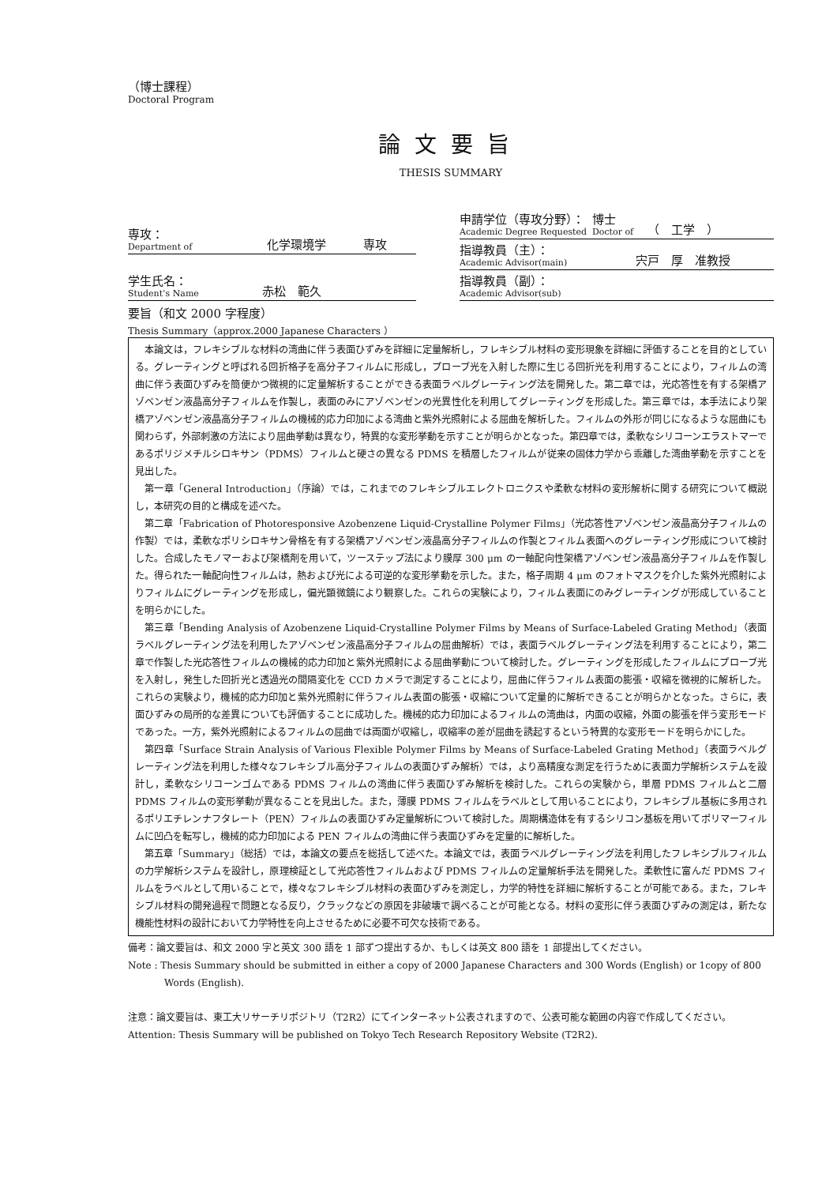（博士課程）
Doctoral Program
論文要旨
THESIS SUMMARY
| 専攻： Department of | 化学環境学 | 専攻 |
| 学生氏名： Student’s Name | 赤松 範久 | |
| 申請学位（専攻分野）： Academic Degree Requested | 博士 Doctor of | （ 工学 ） |
| 指導教員（主）： Academic Advisor(main) | 宍戸 厚 准教授 | |
| 指導教員（副）： Academic Advisor(sub) | | |
要旨（和文 2000 字程度）
Thesis Summary（approx.2000 Japanese Characters ）
本論文は，フレキシブルな材料の湾曲に伴う表面ひずみを詳細に定量解析し，フレキシブル材料の変形現象を詳細に評価することを目的としている。グレーティングと呼ばれる回折格子を高分子フィルムに形成し，プローブ光を入射した際に生じる回折光を利用することにより，フィルムの湾曲に伴う表面ひずみを簡便かつ微視的に定量解析することができる表面ラベルグレーティング法を開発した。第二章では，光応答性を有する架橋アゾベンゼン液晶高分子フィルムを作製し，表面のみにアゾベンゼンの光異性化を利用してグレーティングを形成した。第三章では，本手法により架橋アゾベンゼン液晶高分子フィルムの機械的応力印加による湾曲と紫外光照射による屈曲を解析した。フィルムの外形が同じになるような屈曲にも関わらず，外部刺激の方法により屈曲挙動は異なり，特異的な変形挙動を示すことが明らかとなった。第四章では，柔軟なシリコーンエラストマーであるポリジメチルシロキサン（PDMS）フィルムと硬さの異なる PDMS を積層したフィルムが従来の固体力学から乖離した湾曲挙動を示すことを見出した。
第一章「General Introduction」（序論）では，これまでのフレキシブルエレクトロニクスや柔軟な材料の変形解析に関する研究について概説し，本研究の目的と構成を述べた。
第二章「Fabrication of Photoresponsive Azobenzene Liquid-Crystalline Polymer Films」（光応答性アゾベンゼン液晶高分子フィルムの作製）では，柔軟なポリシロキサン骨格を有する架橋アゾベンゼン液晶高分子フィルムの作製とフィルム表面へのグレーティング形成について検討した。合成したモノマーおよび架橋剤を用いて，ツーステップ法により膜厚 300 μm の一軸配向性架橋アゾベンゼン液晶高分子フィルムを作製した。得られた一軸配向性フィルムは，熱および光による可逆的な変形挙動を示した。また，格子周期 4 μm のフォトマスクを介した紫外光照射によりフィルムにグレーティングを形成し，偏光顕微鏡により観察した。これらの実験により，フィルム表面にのみグレーティングが形成していることを明らかにした。
第三章「Bending Analysis of Azobenzene Liquid-Crystalline Polymer Films by Means of Surface-Labeled Grating Method」（表面ラベルグレーティング法を利用したアゾベンゼン液晶高分子フィルムの屈曲解析）では，表面ラベルグレーティング法を利用することにより，第二章で作製した光応答性フィルムの機械的応力印加と紫外光照射による屈曲挙動について検討した。グレーティングを形成したフィルムにプローブ光を入射し，発生した回折光と透過光の間隔変化を CCD カメラで測定することにより，屈曲に伴うフィルム表面の膨張・収縮を微視的に解析した。これらの実験より，機械的応力印加と紫外光照射に伴うフィルム表面の膨張・収縮について定量的に解析できることが明らかとなった。さらに，表面ひずみの局所的な差異についても評価することに成功した。機械的応力印加によるフィルムの湾曲は，内面の収縮，外面の膨張を伴う変形モードであった。一方，紫外光照射によるフィルムの屈曲では両面が収縮し，収縮率の差が屈曲を誘起するという特異的な変形モードを明らかにした。
第四章「Surface Strain Analysis of Various Flexible Polymer Films by Means of Surface-Labeled Grating Method」（表面ラベルグレーティング法を利用した様々なフレキシブル高分子フィルムの表面ひずみ解析）では，より高精度な測定を行うために表面力学解析システムを設計し，柔軟なシリコーンゴムである PDMS フィルムの湾曲に伴う表面ひずみ解析を検討した。これらの実験から，単層 PDMS フィルムと二層 PDMS フィルムの変形挙動が異なることを見出した。また，薄膜 PDMS フィルムをラベルとして用いることにより，フレキシブル基板に多用されるポリエチレンナフタレート（PEN）フィルムの表面ひずみ定量解析について検討した。周期構造体を有するシリコン基板を用いてポリマーフィルムに凹凸を転写し，機械的応力印加による PEN フィルムの湾曲に伴う表面ひずみを定量的に解析した。
第五章「Summary」（総括）では，本論文の要点を総括して述べた。本論文では，表面ラベルグレーティング法を利用したフレキシブルフィルムの力学解析システムを設計し，原理検証として光応答性フィルムおよび PDMS フィルムの定量解析手法を開発した。柔軟性に富んだ PDMS フィルムをラベルとして用いることで，様々なフレキシブル材料の表面ひずみを測定し，力学的特性を詳細に解析することが可能である。また，フレキシブル材料の開発過程で問題となる反り，クラックなどの原因を非破壊で調べることが可能となる。材料の変形に伴う表面ひずみの測定は，新たな機能性材料の設計において力学特性を向上させるために必要不可欠な技術である。
備考：論文要旨は、和文 2000 字と英文 300 語を 1 部ずつ提出するか、もしくは英文 800 語を 1 部提出してください。
Note : Thesis Summary should be submitted in either a copy of 2000 Japanese Characters and 300 Words (English) or 1copy of 800 Words (English).
注意：論文要旨は、東工大リサーチリポジトリ（T2R2）にてインターネット公表されますので、公表可能な範囲の内容で作成してください。
Attention: Thesis Summary will be published on Tokyo Tech Research Repository Website (T2R2).